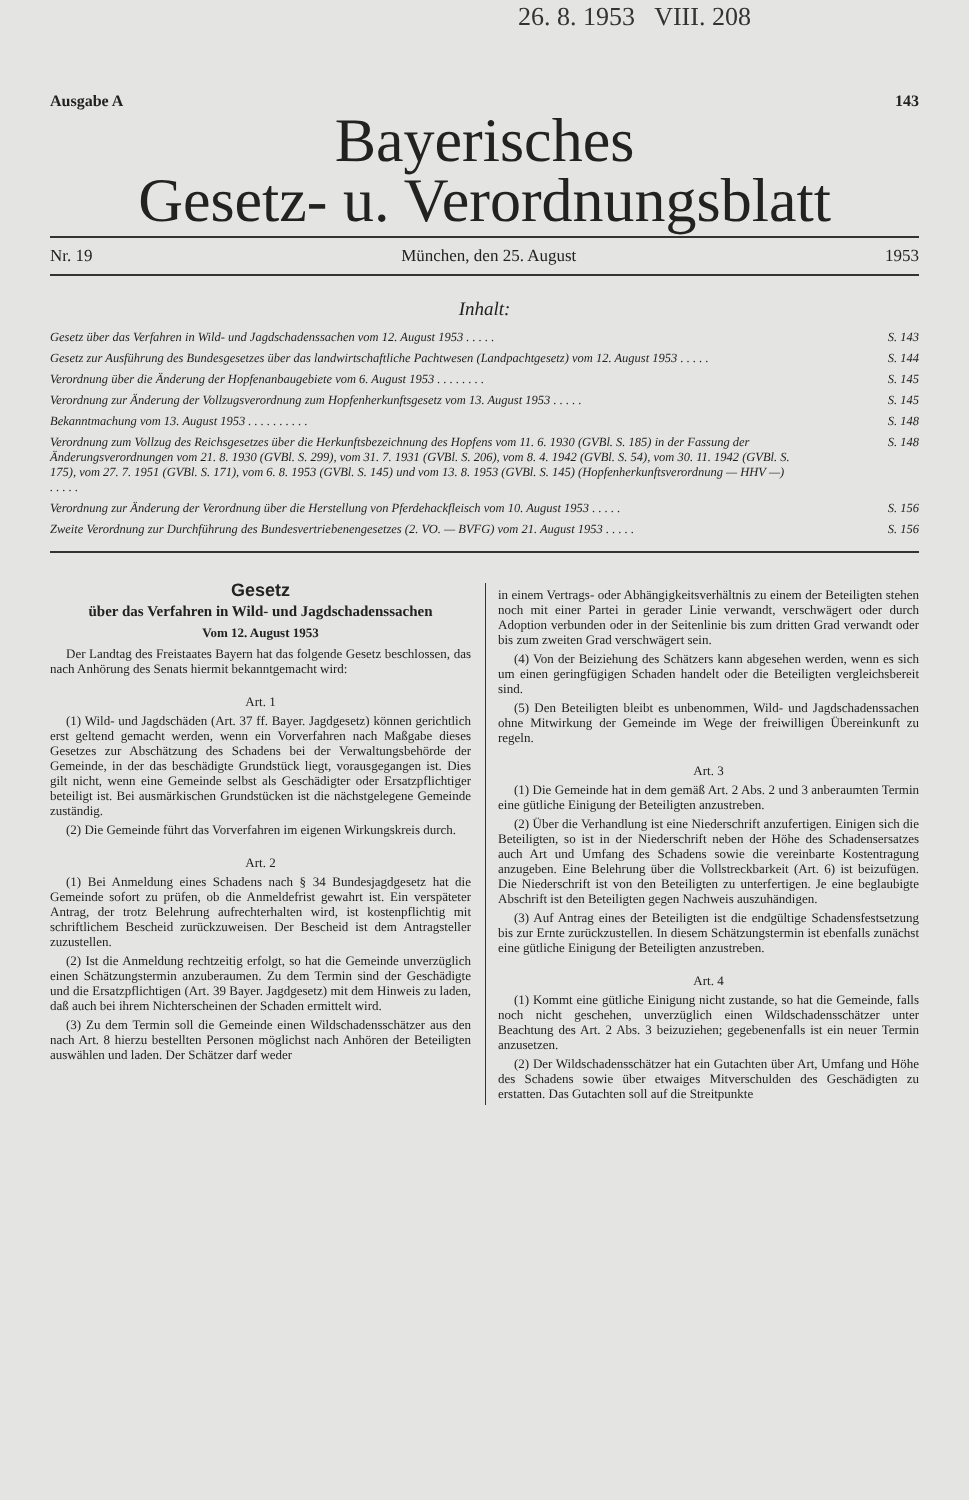26. 8. 1953 VIII. 208
Ausgabe A 143
Bayerisches
Gesetz- u. Verordnungsblatt
Nr. 19 München, den 25. August 1953
Inhalt:
Gesetz über das Verfahren in Wild- und Jagdschadenssachen vom 12. August 1953 . . . . . S. 143
Gesetz zur Ausführung des Bundesgesetzes über das landwirtschaftliche Pachtwesen (Landpachtgesetz) vom 12. August 1953 . . . . . S. 144
Verordnung über die Änderung der Hopfenanbaugebiete vom 6. August 1953 . . . . . . . . S. 145
Verordnung zur Änderung der Vollzugsverordnung zum Hopfenherkunftsgesetz vom 13. August 1953 . . . . . S. 145
Bekanntmachung vom 13. August 1953 . . . . . . . . . . S. 148
Verordnung zum Vollzug des Reichsgesetzes über die Herkunftsbezeichnung des Hopfens vom 11. 6. 1930 (GVBl. S. 185) in der Fassung der Änderungsverordnungen vom 21. 8. 1930 (GVBl. S. 299), vom 31. 7. 1931 (GVBl. S. 206), vom 8. 4. 1942 (GVBl. S. 54), vom 30. 11. 1942 (GVBl. S. 175), vom 27. 7. 1951 (GVBl. S. 171), vom 6. 8. 1953 (GVBl. S. 145) und vom 13. 8. 1953 (GVBl. S. 145) (Hopfenherkunftsverordnung — HHV —) . . . . . S. 148
Verordnung zur Änderung der Verordnung über die Herstellung von Pferdehackfleisch vom 10. August 1953 . . . . . S. 156
Zweite Verordnung zur Durchführung des Bundesvertriebenengesetzes (2. VO. — BVFG) vom 21. August 1953 . . . . . S. 156
Gesetz
über das Verfahren in Wild- und Jagdschadenssachen
Vom 12. August 1953
Der Landtag des Freistaates Bayern hat das folgende Gesetz beschlossen, das nach Anhörung des Senats hiermit bekanntgemacht wird:
Art. 1
(1) Wild- und Jagdschäden (Art. 37 ff. Bayer. Jagdgesetz) können gerichtlich erst geltend gemacht werden, wenn ein Vorverfahren nach Maßgabe dieses Gesetzes zur Abschätzung des Schadens bei der Verwaltungsbehörde der Gemeinde, in der das beschädigte Grundstück liegt, vorausgegangen ist. Dies gilt nicht, wenn eine Gemeinde selbst als Geschädigter oder Ersatzpflichtiger beteiligt ist. Bei ausmärkischen Grundstücken ist die nächstgelegene Gemeinde zuständig.
(2) Die Gemeinde führt das Vorverfahren im eigenen Wirkungskreis durch.
Art. 2
(1) Bei Anmeldung eines Schadens nach § 34 Bundesjagdgesetz hat die Gemeinde sofort zu prüfen, ob die Anmeldefrist gewahrt ist. Ein verspäteter Antrag, der trotz Belehrung aufrechterhalten wird, ist kostenpflichtig mit schriftlichem Bescheid zurückzuweisen. Der Bescheid ist dem Antragsteller zuzustellen.
(2) Ist die Anmeldung rechtzeitig erfolgt, so hat die Gemeinde unverzüglich einen Schätzungstermin anzuberaumen. Zu dem Termin sind der Geschädigte und die Ersatzpflichtigen (Art. 39 Bayer. Jagdgesetz) mit dem Hinweis zu laden, daß auch bei ihrem Nichterscheinen der Schaden ermittelt wird.
(3) Zu dem Termin soll die Gemeinde einen Wildschadensschätzer aus den nach Art. 8 hierzu bestellten Personen möglichst nach Anhören der Beteiligten auswählen und laden. Der Schätzer darf weder
in einem Vertrags- oder Abhängigkeitsverhältnis zu einem der Beteiligten stehen noch mit einer Partei in gerader Linie verwandt, verschwägert oder durch Adoption verbunden oder in der Seitenlinie bis zum dritten Grad verwandt oder bis zum zweiten Grad verschwägert sein.
(4) Von der Beiziehung des Schätzers kann abgesehen werden, wenn es sich um einen geringfügigen Schaden handelt oder die Beteiligten vergleichsbereit sind.
(5) Den Beteiligten bleibt es unbenommen, Wild- und Jagdschadenssachen ohne Mitwirkung der Gemeinde im Wege der freiwilligen Übereinkunft zu regeln.
Art. 3
(1) Die Gemeinde hat in dem gemäß Art. 2 Abs. 2 und 3 anberaumten Termin eine gütliche Einigung der Beteiligten anzustreben.
(2) Über die Verhandlung ist eine Niederschrift anzufertigen. Einigen sich die Beteiligten, so ist in der Niederschrift neben der Höhe des Schadensersatzes auch Art und Umfang des Schadens sowie die vereinbarte Kostentragung anzugeben. Eine Belehrung über die Vollstreckbarkeit (Art. 6) ist beizufügen. Die Niederschrift ist von den Beteiligten zu unterfertigen. Je eine beglaubigte Abschrift ist den Beteiligten gegen Nachweis auszuhändigen.
(3) Auf Antrag eines der Beteiligten ist die endgültige Schadensfestsetzung bis zur Ernte zurückzustellen. In diesem Schätzungstermin ist ebenfalls zunächst eine gütliche Einigung der Beteiligten anzustreben.
Art. 4
(1) Kommt eine gütliche Einigung nicht zustande, so hat die Gemeinde, falls noch nicht geschehen, unverzüglich einen Wildschadensschätzer unter Beachtung des Art. 2 Abs. 3 beizuziehen; gegebenenfalls ist ein neuer Termin anzusetzen.
(2) Der Wildschadensschätzer hat ein Gutachten über Art, Umfang und Höhe des Schadens sowie über etwaiges Mitverschulden des Geschädigten zu erstatten. Das Gutachten soll auf die Streitpunkte